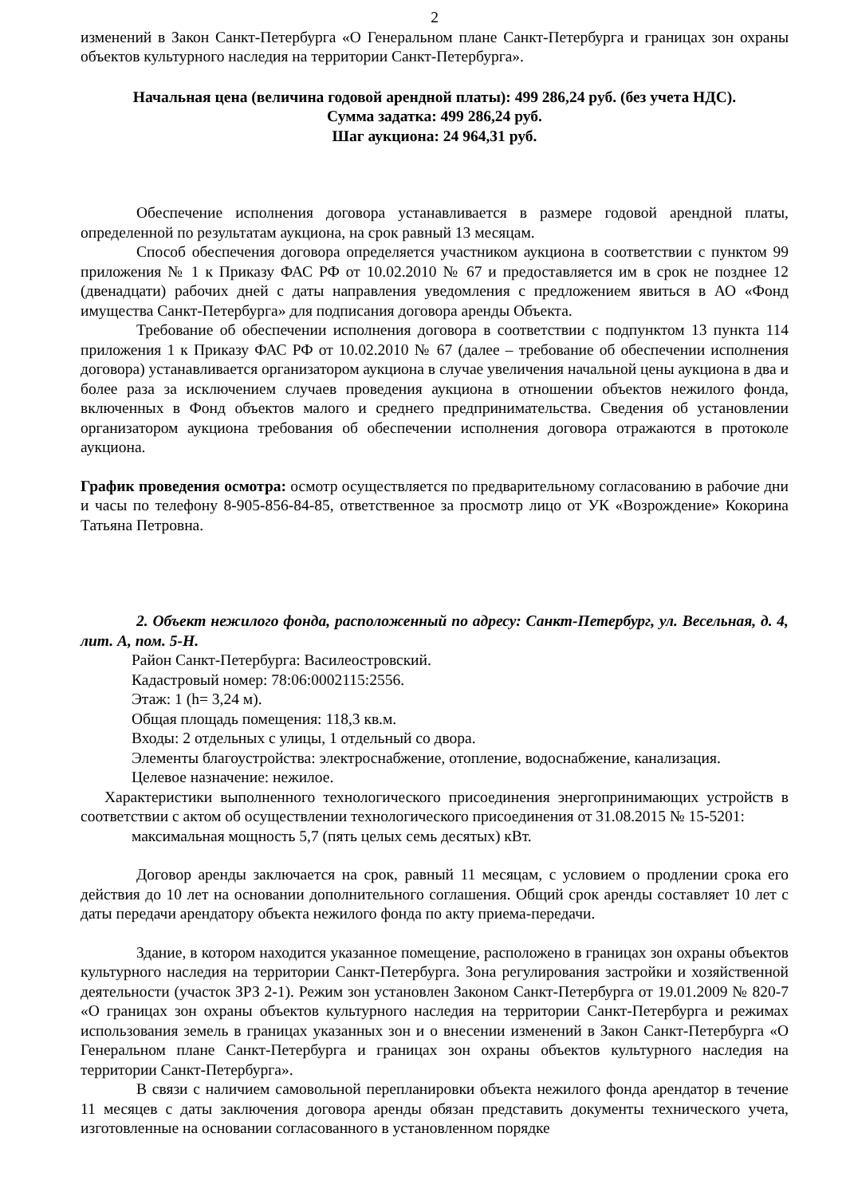2
изменений в Закон Санкт-Петербурга «О Генеральном плане Санкт-Петербурга и границах зон охраны объектов культурного наследия на территории Санкт-Петербурга».
Начальная цена (величина годовой арендной платы): 499 286,24 руб. (без учета НДС).
Сумма задатка: 499 286,24 руб.
Шаг аукциона: 24 964,31 руб.
Обеспечение исполнения договора устанавливается в размере годовой арендной платы, определенной по результатам аукциона, на срок равный 13 месяцам.
Способ обеспечения договора определяется участником аукциона в соответствии с пунктом 99 приложения № 1 к Приказу ФАС РФ от 10.02.2010 № 67 и предоставляется им в срок не позднее 12 (двенадцати) рабочих дней с даты направления уведомления с предложением явиться в АО «Фонд имущества Санкт-Петербурга» для подписания договора аренды Объекта.
Требование об обеспечении исполнения договора в соответствии с подпунктом 13 пункта 114 приложения 1 к Приказу ФАС РФ от 10.02.2010 № 67 (далее – требование об обеспечении исполнения договора) устанавливается организатором аукциона в случае увеличения начальной цены аукциона в два и более раза за исключением случаев проведения аукциона в отношении объектов нежилого фонда, включенных в Фонд объектов малого и среднего предпринимательства. Сведения об установлении организатором аукциона требования об обеспечении исполнения договора отражаются в протоколе аукциона.
График проведения осмотра: осмотр осуществляется по предварительному согласованию в рабочие дни и часы по телефону 8-905-856-84-85, ответственное за просмотр лицо от УК «Возрождение» Кокорина Татьяна Петровна.
2. Объект нежилого фонда, расположенный по адресу: Санкт-Петербург, ул. Весельная, д. 4, лит. А, пом. 5-Н.
Район Санкт-Петербурга: Василеостровский.
Кадастровый номер: 78:06:0002115:2556.
Этаж: 1 (h= 3,24 м).
Общая площадь помещения: 118,3 кв.м.
Входы: 2 отдельных с улицы, 1 отдельный со двора.
Элементы благоустройства: электроснабжение, отопление, водоснабжение, канализация.
Целевое назначение: нежилое.
Характеристики выполненного технологического присоединения энергопринимающих устройств в соответствии с актом об осуществлении технологического присоединения от 31.08.2015 № 15-5201:
максимальная мощность 5,7 (пять целых семь десятых) кВт.
Договор аренды заключается на срок, равный 11 месяцам, с условием о продлении срока его действия до 10 лет на основании дополнительного соглашения. Общий срок аренды составляет 10 лет с даты передачи арендатору объекта нежилого фонда по акту приема-передачи.
Здание, в котором находится указанное помещение, расположено в границах зон охраны объектов культурного наследия на территории Санкт-Петербурга. Зона регулирования застройки и хозяйственной деятельности (участок ЗРЗ 2-1). Режим зон установлен Законом Санкт-Петербурга от 19.01.2009 № 820-7 «О границах зон охраны объектов культурного наследия на территории Санкт-Петербурга и режимах использования земель в границах указанных зон и о внесении изменений в Закон Санкт-Петербурга «О Генеральном плане Санкт-Петербурга и границах зон охраны объектов культурного наследия на территории Санкт-Петербурга».
В связи с наличием самовольной перепланировки объекта нежилого фонда арендатор в течение 11 месяцев с даты заключения договора аренды обязан представить документы технического учета, изготовленные на основании согласованного в установленном порядке